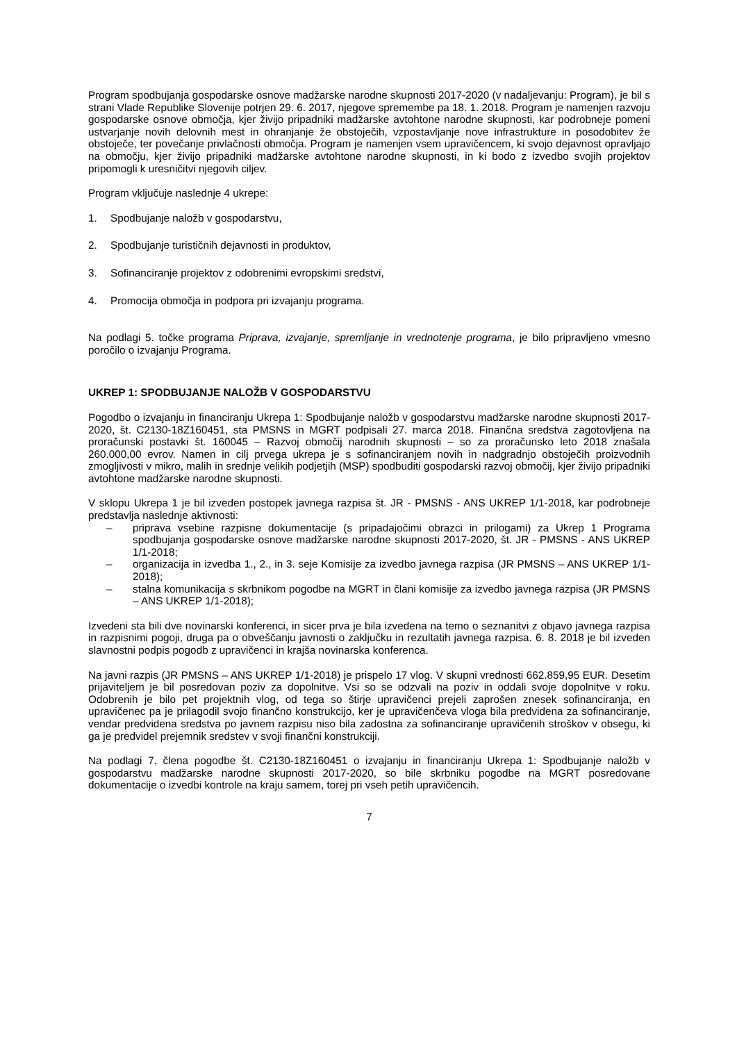Program spodbujanja gospodarske osnove madžarske narodne skupnosti 2017-2020 (v nadaljevanju: Program), je bil s strani Vlade Republike Slovenije potrjen 29. 6. 2017, njegove spremembe pa 18. 1. 2018. Program je namenjen razvoju gospodarske osnove območja, kjer živijo pripadniki madžarske avtohtone narodne skupnosti, kar podrobneje pomeni ustvarjanje novih delovnih mest in ohranjanje že obstoječih, vzpostavljanje nove infrastrukture in posodobitev že obstoječe, ter povečanje privlačnosti območja. Program je namenjen vsem upravičencem, ki svojo dejavnost opravljajo na območju, kjer živijo pripadniki madžarske avtohtone narodne skupnosti, in ki bodo z izvedbo svojih projektov pripomogli k uresničitvi njegovih ciljev.
Program vključuje naslednje 4 ukrepe:
1. Spodbujanje naložb v gospodarstvu,
2. Spodbujanje turističnih dejavnosti in produktov,
3. Sofinanciranje projektov z odobrenimi evropskimi sredstvi,
4. Promocija območja in podpora pri izvajanju programa.
Na podlagi 5. točke programa Priprava, izvajanje, spremljanje in vrednotenje programa, je bilo pripravljeno vmesno poročilo o izvajanju Programa.
UKREP 1: SPODBUJANJE NALOŽB V GOSPODARSTVU
Pogodbo o izvajanju in financiranju Ukrepa 1: Spodbujanje naložb v gospodarstvu madžarske narodne skupnosti 2017-2020, št. C2130-18Z160451, sta PMSNS in MGRT podpisali 27. marca 2018. Finančna sredstva zagotovljena na proračunski postavki št. 160045 – Razvoj območij narodnih skupnosti – so za proračunsko leto 2018 znašala 260.000,00 evrov. Namen in cilj prvega ukrepa je s sofinanciranjem novih in nadgradnjo obstoječih proizvodnih zmogljivosti v mikro, malih in srednje velikih podjetjih (MSP) spodbuditi gospodarski razvoj območij, kjer živijo pripadniki avtohtone madžarske narodne skupnosti.
V sklopu Ukrepa 1 je bil izveden postopek javnega razpisa št. JR - PMSNS - ANS UKREP 1/1-2018, kar podrobneje predstavlja naslednje aktivnosti:
– priprava vsebine razpisne dokumentacije (s pripadajočimi obrazci in prilogami) za Ukrep 1 Programa spodbujanja gospodarske osnove madžarske narodne skupnosti 2017-2020, št. JR - PMSNS - ANS UKREP 1/1-2018;
– organizacija in izvedba 1., 2., in 3. seje Komisije za izvedbo javnega razpisa (JR PMSNS – ANS UKREP 1/1-2018);
– stalna komunikacija s skrbnikom pogodbe na MGRT in člani komisije za izvedbo javnega razpisa (JR PMSNS – ANS UKREP 1/1-2018);
Izvedeni sta bili dve novinarski konferenci, in sicer prva je bila izvedena na temo o seznanitvi z objavo javnega razpisa in razpisnimi pogoji, druga pa o obveščanju javnosti o zaključku in rezultatih javnega razpisa. 6. 8. 2018 je bil izveden slavnostni podpis pogodb z upravičenci in krajša novinarska konferenca.
Na javni razpis (JR PMSNS – ANS UKREP 1/1-2018) je prispelo 17 vlog. V skupni vrednosti 662.859,95 EUR. Desetim prijaviteljem je bil posredovan poziv za dopolnitve. Vsi so se odzvali na poziv in oddali svoje dopolnitve v roku. Odobrenih je bilo pet projektnih vlog, od tega so štirje upravičenci prejeli zaprošen znesek sofinanciranja, en upravičenec pa je prilagodil svojo finančno konstrukcijo, ker je upravičenčeva vloga bila predvidena za sofinanciranje, vendar predvidena sredstva po javnem razpisu niso bila zadostna za sofinanciranje upravičenih stroškov v obsegu, ki ga je predvidel prejemnik sredstev v svoji finančni konstrukciji.
Na podlagi 7. člena pogodbe št. C2130-18Z160451 o izvajanju in financiranju Ukrepa 1: Spodbujanje naložb v gospodarstvu madžarske narodne skupnosti 2017-2020, so bile skrbniku pogodbe na MGRT posredovane dokumentacije o izvedbi kontrole na kraju samem, torej pri vseh petih upravičencih.
7